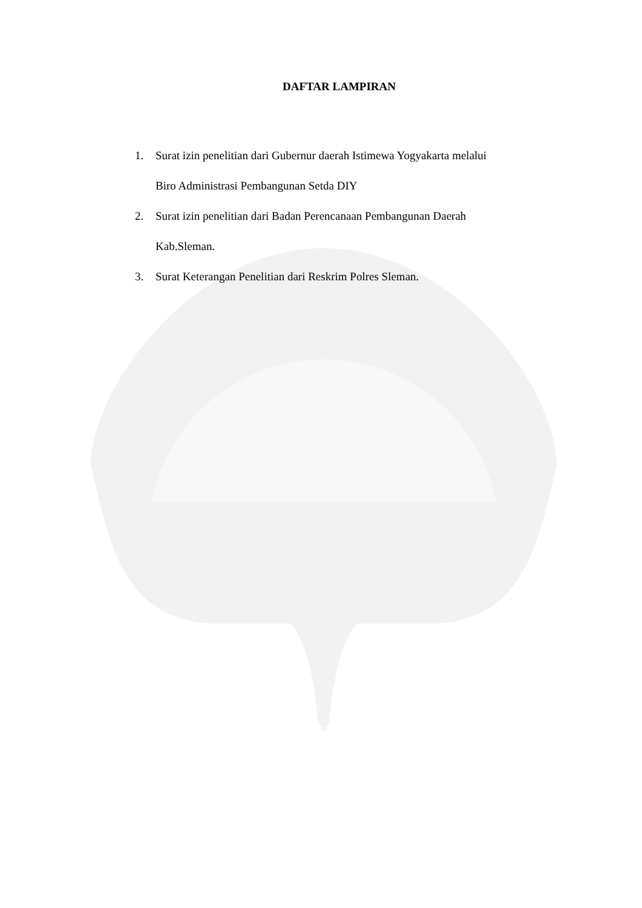DAFTAR LAMPIRAN
1. Surat izin penelitian dari Gubernur daerah Istimewa Yogyakarta melalui
Biro Administrasi Pembangunan Setda DIY
2. Surat izin penelitian dari Badan Perencanaan Pembangunan Daerah
Kab.Sleman.
3. Surat Keterangan Penelitian dari Reskrim Polres Sleman.